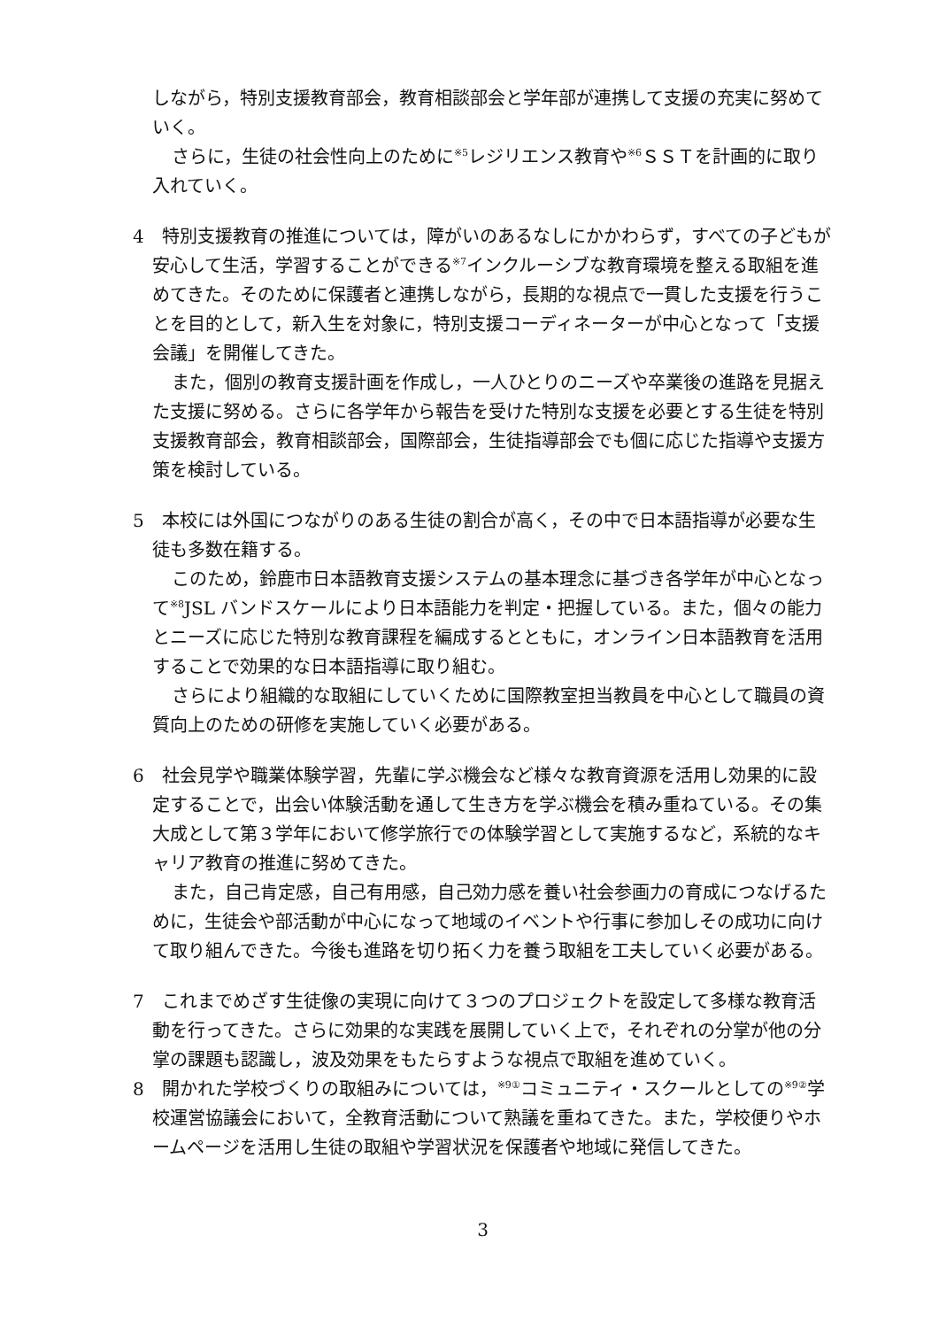しながら，特別支援教育部会，教育相談部会と学年部が連携して支援の充実に努めていく。
さらに，生徒の社会性向上のために<sup>※5</sup>レジリエンス教育や<sup>※6</sup>ＳＳＴを計画的に取り入れていく。
4　特別支援教育の推進については，障がいのあるなしにかかわらず，すべての子どもが安心して生活，学習することができる<sup>※7</sup>インクルーシブな教育環境を整える取組を進めてきた。そのために保護者と連携しながら，長期的な視点で一貫した支援を行うことを目的として，新入生を対象に，特別支援コーディネーターが中心となって「支援会議」を開催してきた。
また，個別の教育支援計画を作成し，一人ひとりのニーズや卒業後の進路を見据えた支援に努める。さらに各学年から報告を受けた特別な支援を必要とする生徒を特別支援教育部会，教育相談部会，国際部会，生徒指導部会でも個に応じた指導や支援方策を検討している。
5　本校には外国につながりのある生徒の割合が高く，その中で日本語指導が必要な生徒も多数在籍する。
このため，鈴鹿市日本語教育支援システムの基本理念に基づき各学年が中心となって<sup>※8</sup>JSL バンドスケールにより日本語能力を判定・把握している。また，個々の能力とニーズに応じた特別な教育課程を編成するとともに，オンライン日本語教育を活用することで効果的な日本語指導に取り組む。
さらにより組織的な取組にしていくために国際教室担当教員を中心として職員の資質向上のための研修を実施していく必要がある。
6　社会見学や職業体験学習，先輩に学ぶ機会など様々な教育資源を活用し効果的に設定することで，出会い体験活動を通して生き方を学ぶ機会を積み重ねている。その集大成として第３学年において修学旅行での体験学習として実施するなど，系統的なキャリア教育の推進に努めてきた。
また，自己肯定感，自己有用感，自己効力感を養い社会参画力の育成につなげるために，生徒会や部活動が中心になって地域のイベントや行事に参加しその成功に向けて取り組んできた。今後も進路を切り拓く力を養う取組を工夫していく必要がある。
7　これまでめざす生徒像の実現に向けて３つのプロジェクトを設定して多様な教育活動を行ってきた。さらに効果的な実践を展開していく上で，それぞれの分掌が他の分掌の課題も認識し，波及効果をもたらすような視点で取組を進めていく。
8　開かれた学校づくりの取組みについては，<sup>※9①</sup>コミュニティ・スクールとしての<sup>※9②</sup>学校運営協議会において，全教育活動について熟議を重ねてきた。また，学校便りやホームページを活用し生徒の取組や学習状況を保護者や地域に発信してきた。
3